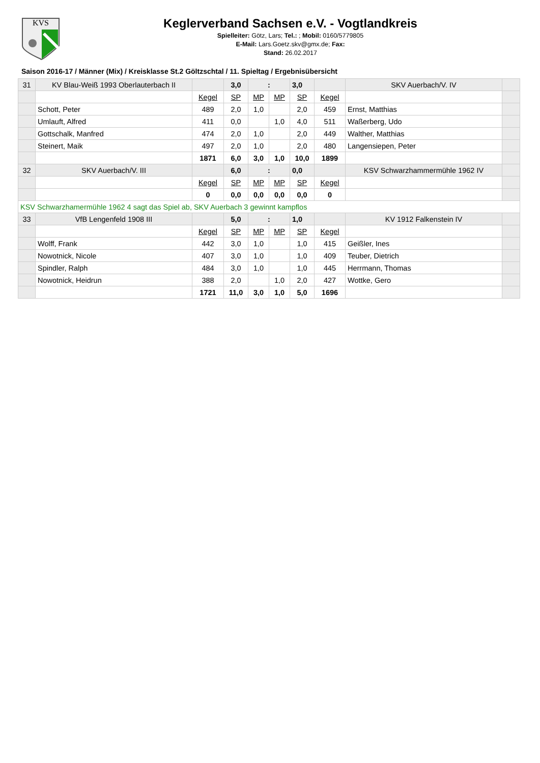KVS
Keglerverband Sachsen e.V. - Vogtlandkreis
Spielleiter: Götz, Lars; Tel.: ; Mobil: 0160/5779805
E-Mail: Lars.Goetz.skv@gmx.de; Fax:
Stand: 26.02.2017
Saison 2016-17 / Männer (Mix) / Kreisklasse St.2 Göltzschtal / 11. Spieltag / Ergebnisübersicht
| 31 | KV Blau-Weiß 1993 Oberlauterbach II | | 3,0 | : | | 3,0 | | SKV Auerbach/V. IV | |
| | | Kegel | SP | MP | MP | SP | Kegel | | |
| | Schott, Peter | 489 | 2,0 | 1,0 | | 2,0 | 459 | Ernst, Matthias | |
| | Umlauft, Alfred | 411 | 0,0 | | 1,0 | 4,0 | 511 | Waßerberg, Udo | |
| | Gottschalk, Manfred | 474 | 2,0 | 1,0 | | 2,0 | 449 | Walther, Matthias | |
| | Steinert, Maik | 497 | 2,0 | 1,0 | | 2,0 | 480 | Langensiepen, Peter | |
| | | 1871 | 6,0 | 3,0 | 1,0 | 10,0 | 1899 | | |
| 32 | SKV Auerbach/V. III | | 6,0 | : | | 0,0 | | KSV Schwarzhammermühle 1962 IV | |
| | | Kegel | SP | MP | MP | SP | Kegel | | |
| | | 0 | 0,0 | 0,0 | 0,0 | 0,0 | 0 | | |
| KSV Schwarzhamermühle 1962 4 sagt das Spiel ab, SKV Auerbach 3 gewinnt kampflos | | | | | | | | | |
| 33 | VfB Lengenfeld 1908 III | | 5,0 | : | | 1,0 | | KV 1912 Falkenstein IV | |
| | | Kegel | SP | MP | MP | SP | Kegel | | |
| | Wolff, Frank | 442 | 3,0 | 1,0 | | 1,0 | 415 | Geißler, Ines | |
| | Nowotnick, Nicole | 407 | 3,0 | 1,0 | | 1,0 | 409 | Teuber, Dietrich | |
| | Spindler, Ralph | 484 | 3,0 | 1,0 | | 1,0 | 445 | Herrmann, Thomas | |
| | Nowotnick, Heidrun | 388 | 2,0 | | 1,0 | 2,0 | 427 | Wottke, Gero | |
| | | 1721 | 11,0 | 3,0 | 1,0 | 5,0 | 1696 | | |